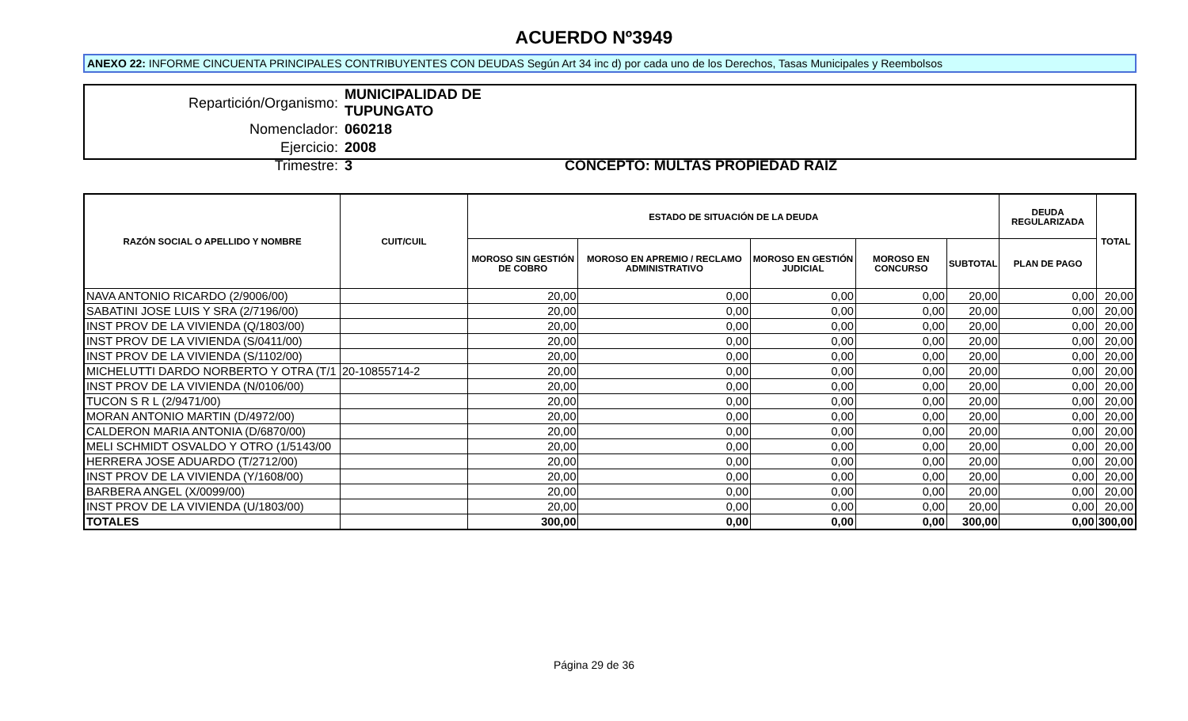ACUERDO Nº3949
ANEXO 22: INFORME CINCUENTA PRINCIPALES CONTRIBUYENTES CON DEUDAS Según Art 34 inc d) por cada uno de los Derechos, Tasas Municipales y Reembolsos
| Repartición/Organismo: | MUNICIPALIDAD DE TUPUNGATO | |
| Nomenclador: | 060218 | |
| Ejercicio: | 2008 | |
| Trimestre: | 3 | CONCEPTO: MULTAS PROPIEDAD RAIZ |
| RAZÓN SOCIAL O APELLIDO Y NOMBRE | CUIT/CUIL | ESTADO DE SITUACIÓN DE LA DEUDA | | | | | DEUDA REGULARIZADA | TOTAL |
| --- | --- | --- | --- | --- | --- | --- | --- | --- |
| | | MOROSO SIN GESTIÓN DE COBRO | MOROSO EN APREMIO / RECLAMO ADMINISTRATIVO | MOROSO EN GESTIÓN JUDICIAL | MOROSO EN CONCURSO | SUBTOTAL | PLAN DE PAGO | |
| NAVA ANTONIO RICARDO (2/9006/00) | | 20,00 | 0,00 | 0,00 | 0,00 | 20,00 | 0,00 | 20,00 |
| SABATINI JOSE LUIS Y SRA (2/7196/00) | | 20,00 | 0,00 | 0,00 | 0,00 | 20,00 | 0,00 | 20,00 |
| INST PROV DE LA VIVIENDA (Q/1803/00) | | 20,00 | 0,00 | 0,00 | 0,00 | 20,00 | 0,00 | 20,00 |
| INST PROV DE LA VIVIENDA (S/0411/00) | | 20,00 | 0,00 | 0,00 | 0,00 | 20,00 | 0,00 | 20,00 |
| INST PROV DE LA VIVIENDA (S/1102/00) | | 20,00 | 0,00 | 0,00 | 0,00 | 20,00 | 0,00 | 20,00 |
| MICHELUTTI DARDO NORBERTO Y OTRA (T/1 | 20-10855714-2 | 20,00 | 0,00 | 0,00 | 0,00 | 20,00 | 0,00 | 20,00 |
| INST PROV DE LA VIVIENDA (N/0106/00) | | 20,00 | 0,00 | 0,00 | 0,00 | 20,00 | 0,00 | 20,00 |
| TUCON S R L (2/9471/00) | | 20,00 | 0,00 | 0,00 | 0,00 | 20,00 | 0,00 | 20,00 |
| MORAN ANTONIO MARTIN (D/4972/00) | | 20,00 | 0,00 | 0,00 | 0,00 | 20,00 | 0,00 | 20,00 |
| CALDERON MARIA ANTONIA (D/6870/00) | | 20,00 | 0,00 | 0,00 | 0,00 | 20,00 | 0,00 | 20,00 |
| MELI SCHMIDT OSVALDO Y OTRO (1/5143/00 | | 20,00 | 0,00 | 0,00 | 0,00 | 20,00 | 0,00 | 20,00 |
| HERRERA JOSE ADUARDO (T/2712/00) | | 20,00 | 0,00 | 0,00 | 0,00 | 20,00 | 0,00 | 20,00 |
| INST PROV DE LA VIVIENDA (Y/1608/00) | | 20,00 | 0,00 | 0,00 | 0,00 | 20,00 | 0,00 | 20,00 |
| BARBERA ANGEL (X/0099/00) | | 20,00 | 0,00 | 0,00 | 0,00 | 20,00 | 0,00 | 20,00 |
| INST PROV DE LA VIVIENDA (U/1803/00) | | 20,00 | 0,00 | 0,00 | 0,00 | 20,00 | 0,00 | 20,00 |
| TOTALES | | 300,00 | 0,00 | 0,00 | 0,00 | 300,00 | 0,00 | 300,00 |
Página 29 de 36